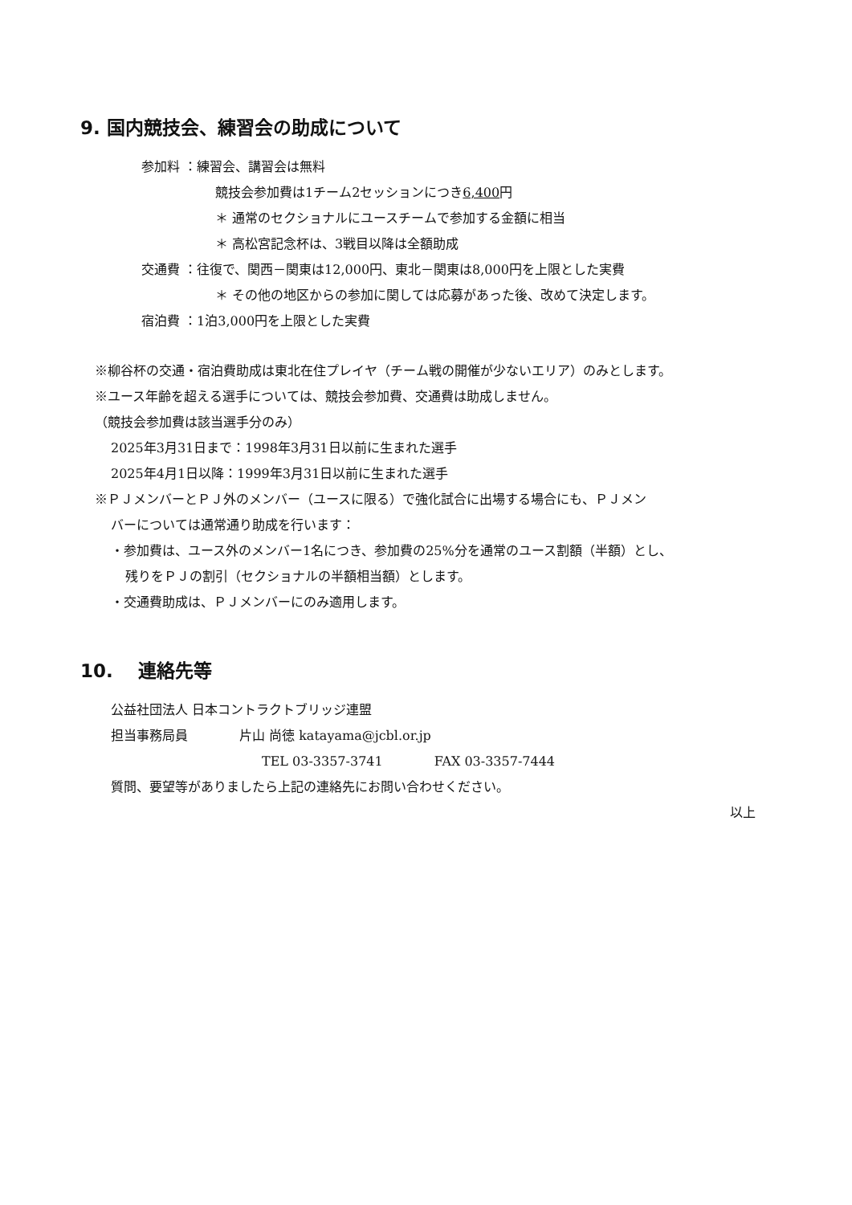9. 国内競技会、練習会の助成について
参加料 ：練習会、講習会は無料
競技会参加費は1チーム2セッションにつき6,400円
＊ 通常のセクショナルにユースチームで参加する金額に相当
＊ 高松宮記念杯は、3戦目以降は全額助成
交通費 ：往復で、関西－関東は12,000円、東北－関東は8,000円を上限とした実費
＊ その他の地区からの参加に関しては応募があった後、改めて決定します。
宿泊費 ：1泊3,000円を上限とした実費
※柳谷杯の交通・宿泊費助成は東北在住プレイヤ（チーム戦の開催が少ないエリア）のみとします。
※ユース年齢を超える選手については、競技会参加費、交通費は助成しません。
（競技会参加費は該当選手分のみ）
2025年3月31日まで：1998年3月31日以前に生まれた選手
2025年4月1日以降：1999年3月31日以前に生まれた選手
※ＰＪメンバーとＰＪ外のメンバー（ユースに限る）で強化試合に出場する場合にも、ＰＪメン
バーについては通常通り助成を行います：
・参加費は、ユース外のメンバー1名につき、参加費の25%分を通常のユース割額（半額）とし、
残りをＰＪの割引（セクショナルの半額相当額）とします。
・交通費助成は、ＰＪメンバーにのみ適用します。
10.　 連絡先等
公益社団法人 日本コントラクトブリッジ連盟
担当事務局員　　　　片山 尚徳 katayama@jcbl.or.jp
TEL 03-3357-3741　　　　FAX 03-3357-7444
質問、要望等がありましたら上記の連絡先にお問い合わせください。
以上